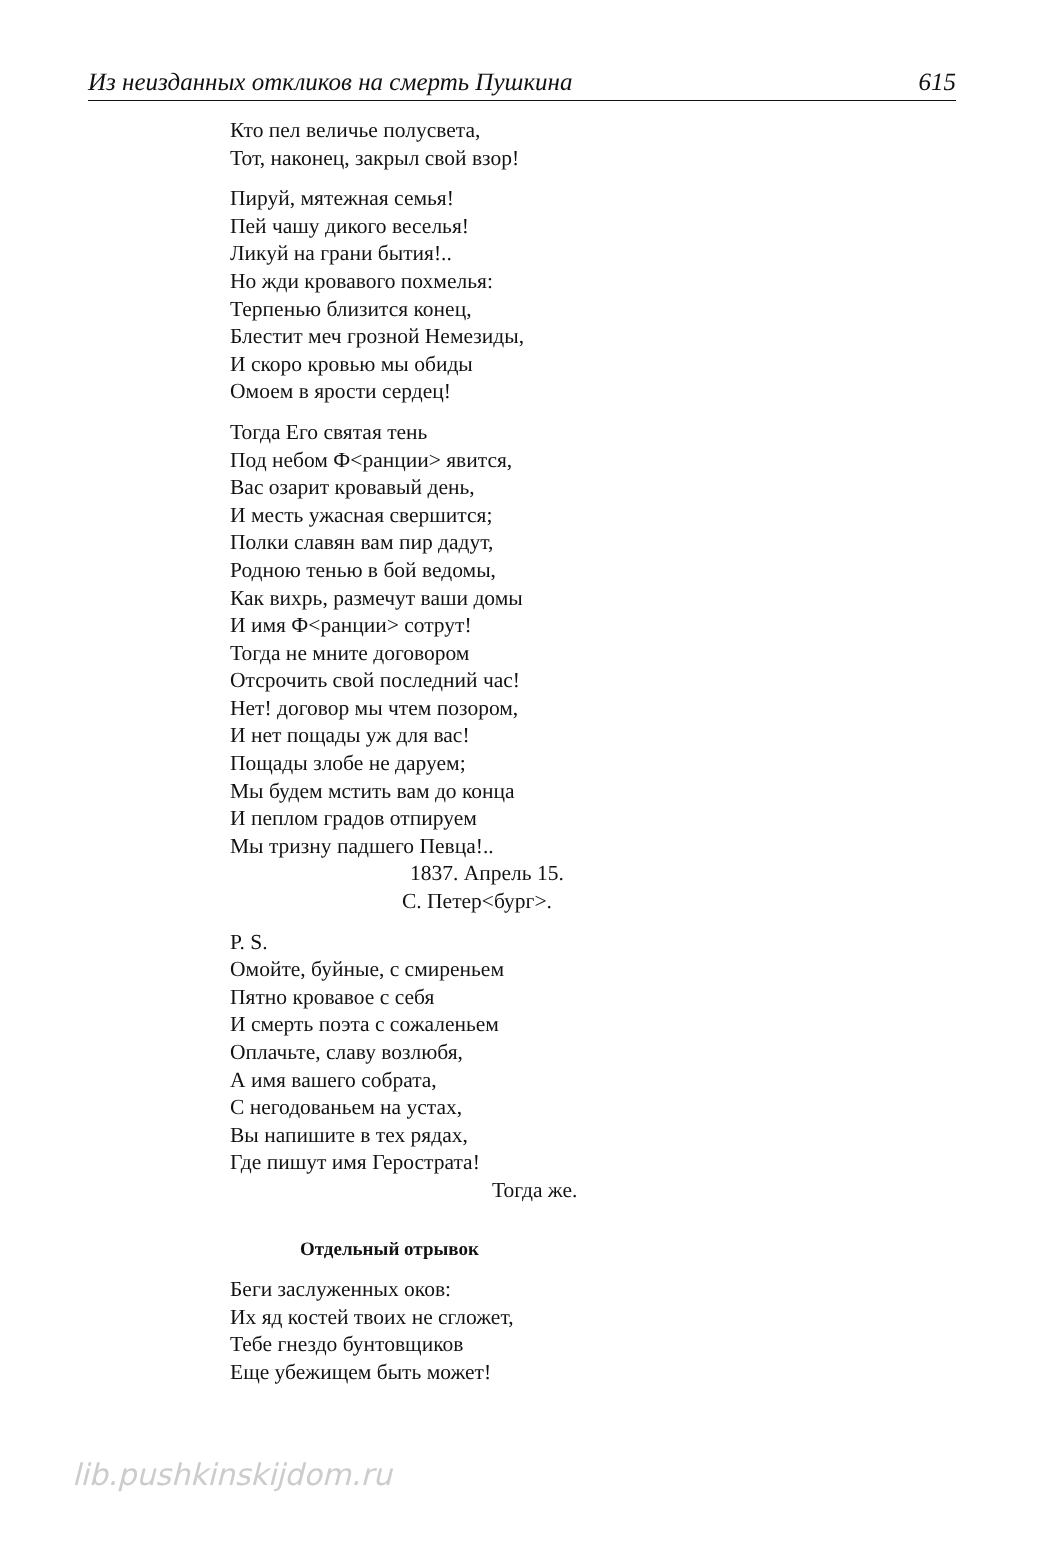Из неизданных откликов на смерть Пушкина 615
Кто пел величье полусвета,
Тот, наконец, закрыл свой взор!
Пируй, мятежная семья!
Пей чашу дикого веселья!
Ликуй на грани бытия!..
Но жди кровавого похмелья:
Терпенью близится конец,
Блестит меч грозной Немезиды,
И скоро кровью мы обиды
Омоем в ярости сердец!
Тогда Его святая тень
Под небом Ф<ранции> явится,
Вас озарит кровавый день,
И месть ужасная свершится;
Полки славян вам пир дадут,
Родною тенью в бой ведомы,
Как вихрь, размечут ваши домы
И имя Ф<ранции> сотрут!
Тогда не мните договором
Отсрочить свой последний час!
Нет! договор мы чтем позором,
И нет пощады уж для вас!
Пощады злобе не даруем;
Мы будем мстить вам до конца
И пеплом градов отпируем
Мы тризну падшего Певца!..
1837. Апрель 15.
С. Петер<бург>.
P. S.
Омойте, буйные, с смиреньем
Пятно кровавое с себя
И смерть поэта с сожаленьем
Оплачьте, славу возлюбя,
А имя вашего собрата,
С негодованьем на устах,
Вы напишите в тех рядах,
Где пишут имя Герострата!
Тогда же.
Отдельный отрывок
Беги заслуженных оков:
Их яд костей твоих не сгложет,
Тебе гнездо бунтовщиков
Еще убежищем быть может!
lib.pushkinskijdom.ru